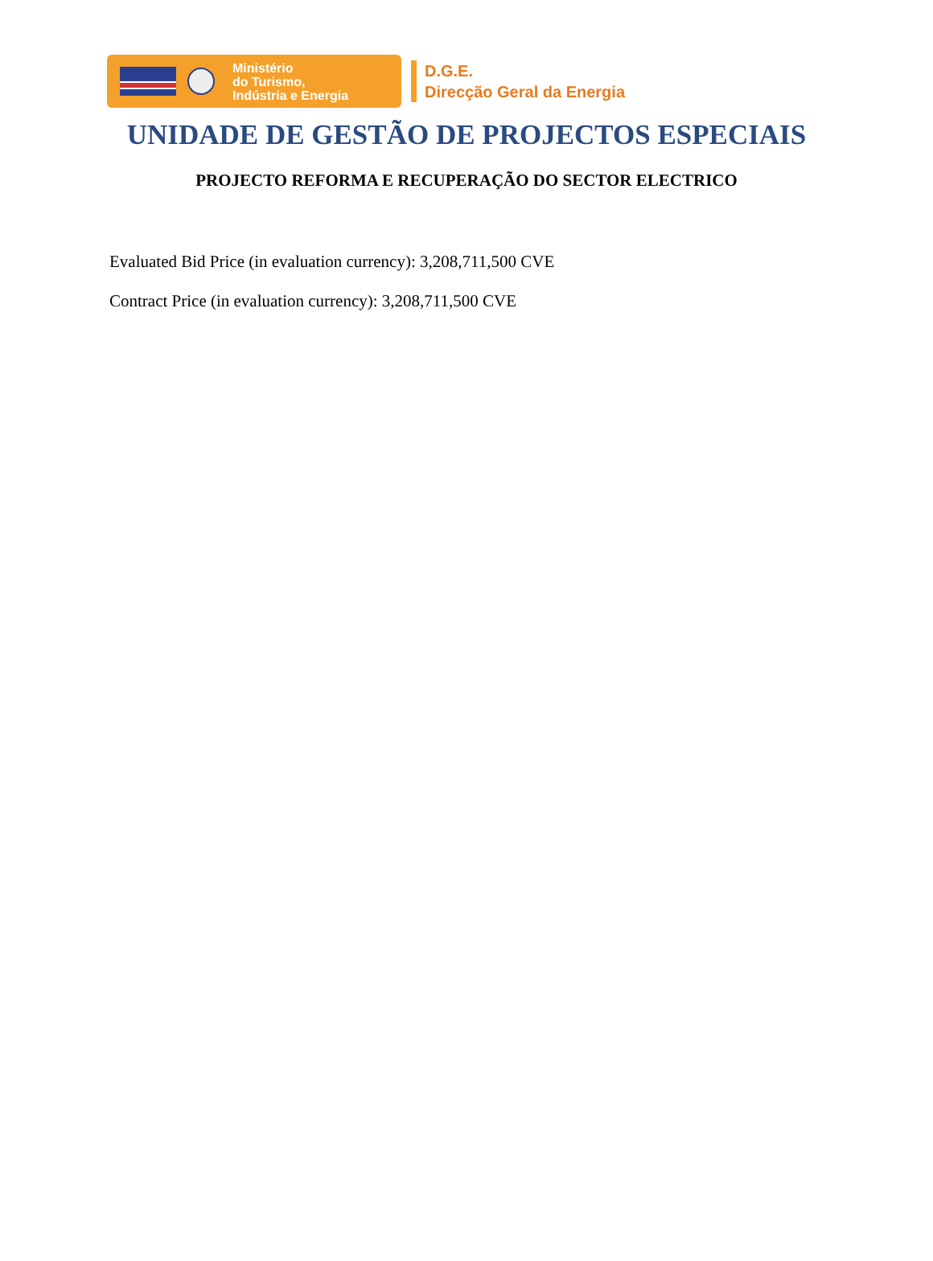Ministério
do Turismo,
Indústria e Energia
D.G.E.
Direcção Geral da Energia
UNIDADE DE GESTÃO DE PROJECTOS ESPECIAIS
PROJECTO REFORMA E RECUPERAÇÃO DO SECTOR ELECTRICO
Evaluated Bid Price (in evaluation currency): 3,208,711,500 CVE
Contract Price (in evaluation currency): 3,208,711,500 CVE